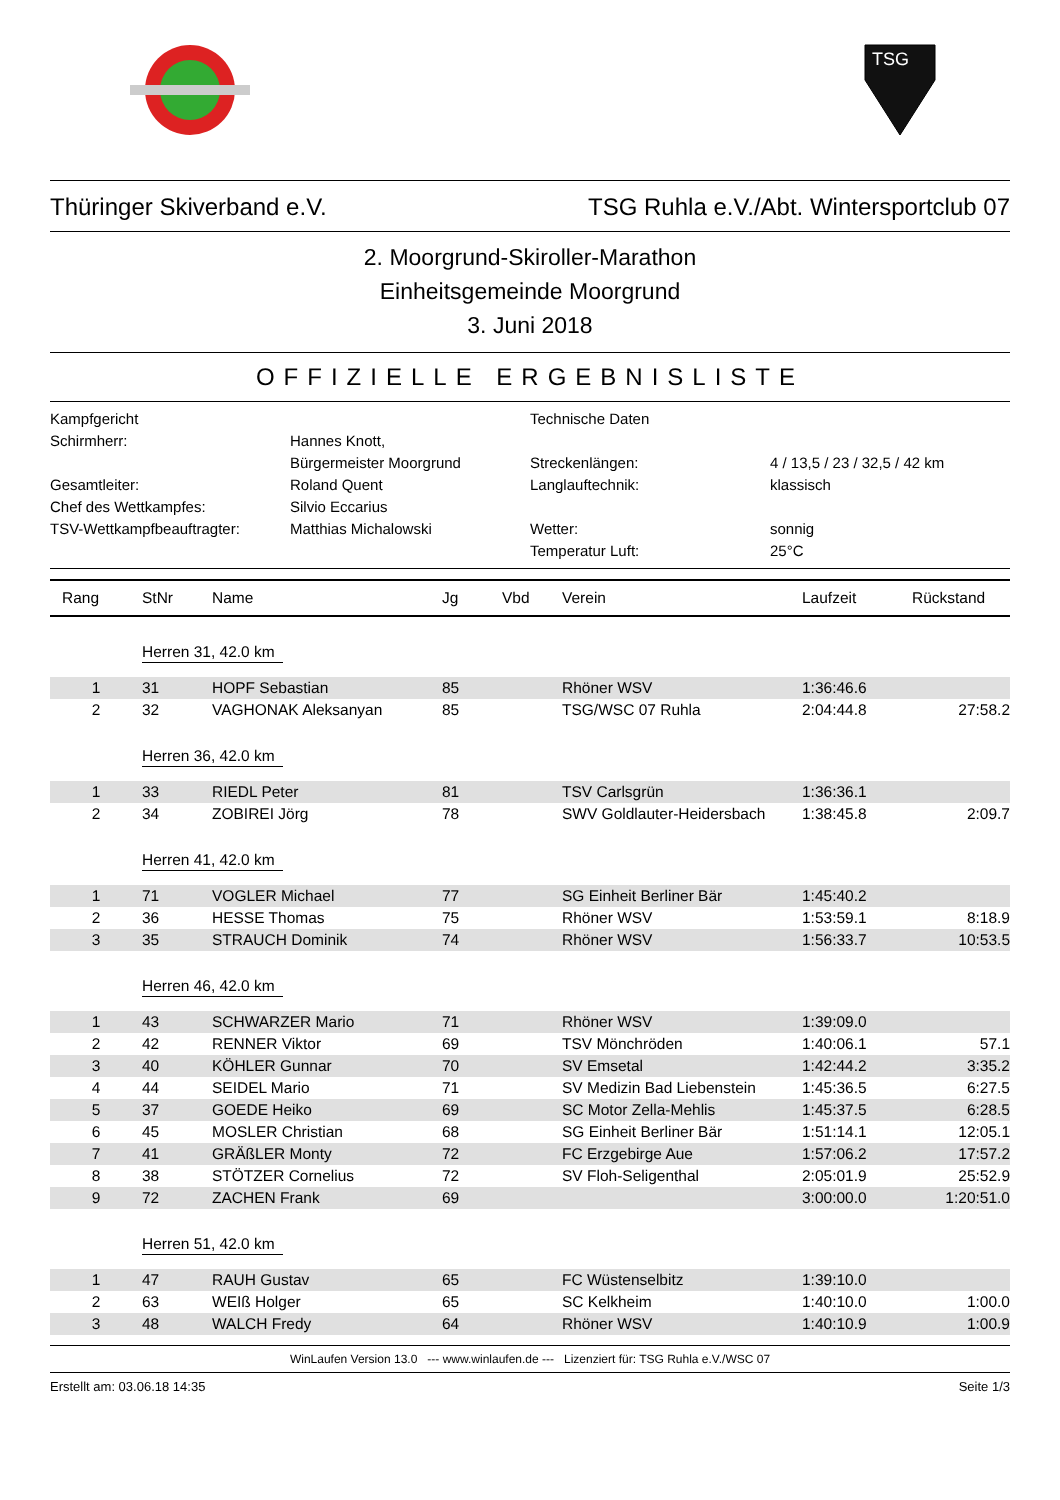TSG
Thüringer Skiverband e.V. TSG Ruhla e.V./Abt. Wintersportclub 07
2. Moorgrund-Skiroller-Marathon
Einheitsgemeinde Moorgrund
3. Juni 2018
OFFIZIELLE ERGEBNISLISTE
Kampfgericht
Technische Daten
Schirmherr:
Hannes Knott,
Bürgermeister Moorgrund
Streckenlängen:
4 / 13,5 / 23 / 32,5 / 42 km
Gesamtleiter:
Roland Quent
Langlauftechnik:
klassisch
Chef des Wettkampfes:
Silvio Eccarius
TSV-Wettkampfbeauftragter:
Matthias Michalowski
Wetter:
sonnig
Temperatur Luft:
25°C
| Rang | StNr | Name | Jg | Vbd | Verein | Laufzeit | Rückstand |
| --- | --- | --- | --- | --- | --- | --- | --- |
| | Herren 31, 42.0 km | | | | | | |
| 1 | 31 | HOPF Sebastian | 85 | | Rhöner WSV | 1:36:46.6 | |
| 2 | 32 | VAGHONAK Aleksanyan | 85 | | TSG/WSC 07 Ruhla | 2:04:44.8 | 27:58.2 |
| | Herren 36, 42.0 km | | | | | | |
| 1 | 33 | RIEDL Peter | 81 | | TSV Carlsgrün | 1:36:36.1 | |
| 2 | 34 | ZOBIREI Jörg | 78 | | SWV Goldlauter-Heidersbach | 1:38:45.8 | 2:09.7 |
| | Herren 41, 42.0 km | | | | | | |
| 1 | 71 | VOGLER Michael | 77 | | SG Einheit Berliner Bär | 1:45:40.2 | |
| 2 | 36 | HESSE Thomas | 75 | | Rhöner WSV | 1:53:59.1 | 8:18.9 |
| 3 | 35 | STRAUCH Dominik | 74 | | Rhöner WSV | 1:56:33.7 | 10:53.5 |
| | Herren 46, 42.0 km | | | | | | |
| 1 | 43 | SCHWARZER Mario | 71 | | Rhöner WSV | 1:39:09.0 | |
| 2 | 42 | RENNER Viktor | 69 | | TSV Mönchröden | 1:40:06.1 | 57.1 |
| 3 | 40 | KÖHLER Gunnar | 70 | | SV Emsetal | 1:42:44.2 | 3:35.2 |
| 4 | 44 | SEIDEL Mario | 71 | | SV Medizin Bad Liebenstein | 1:45:36.5 | 6:27.5 |
| 5 | 37 | GOEDE Heiko | 69 | | SC Motor Zella-Mehlis | 1:45:37.5 | 6:28.5 |
| 6 | 45 | MOSLER Christian | 68 | | SG Einheit Berliner Bär | 1:51:14.1 | 12:05.1 |
| 7 | 41 | GRÄßLER Monty | 72 | | FC Erzgebirge Aue | 1:57:06.2 | 17:57.2 |
| 8 | 38 | STÖTZER Cornelius | 72 | | SV Floh-Seligenthal | 2:05:01.9 | 25:52.9 |
| 9 | 72 | ZACHEN Frank | 69 | | | 3:00:00.0 | 1:20:51.0 |
| | Herren 51, 42.0 km | | | | | | |
| 1 | 47 | RAUH Gustav | 65 | | FC Wüstenselbitz | 1:39:10.0 | |
| 2 | 63 | WEIß Holger | 65 | | SC Kelkheim | 1:40:10.0 | 1:00.0 |
| 3 | 48 | WALCH Fredy | 64 | | Rhöner WSV | 1:40:10.9 | 1:00.9 |
WinLaufen Version 13.0 --- www.winlaufen.de --- Lizenziert für: TSG Ruhla e.V./WSC 07
Erstellt am: 03.06.18 14:35 Seite 1/3